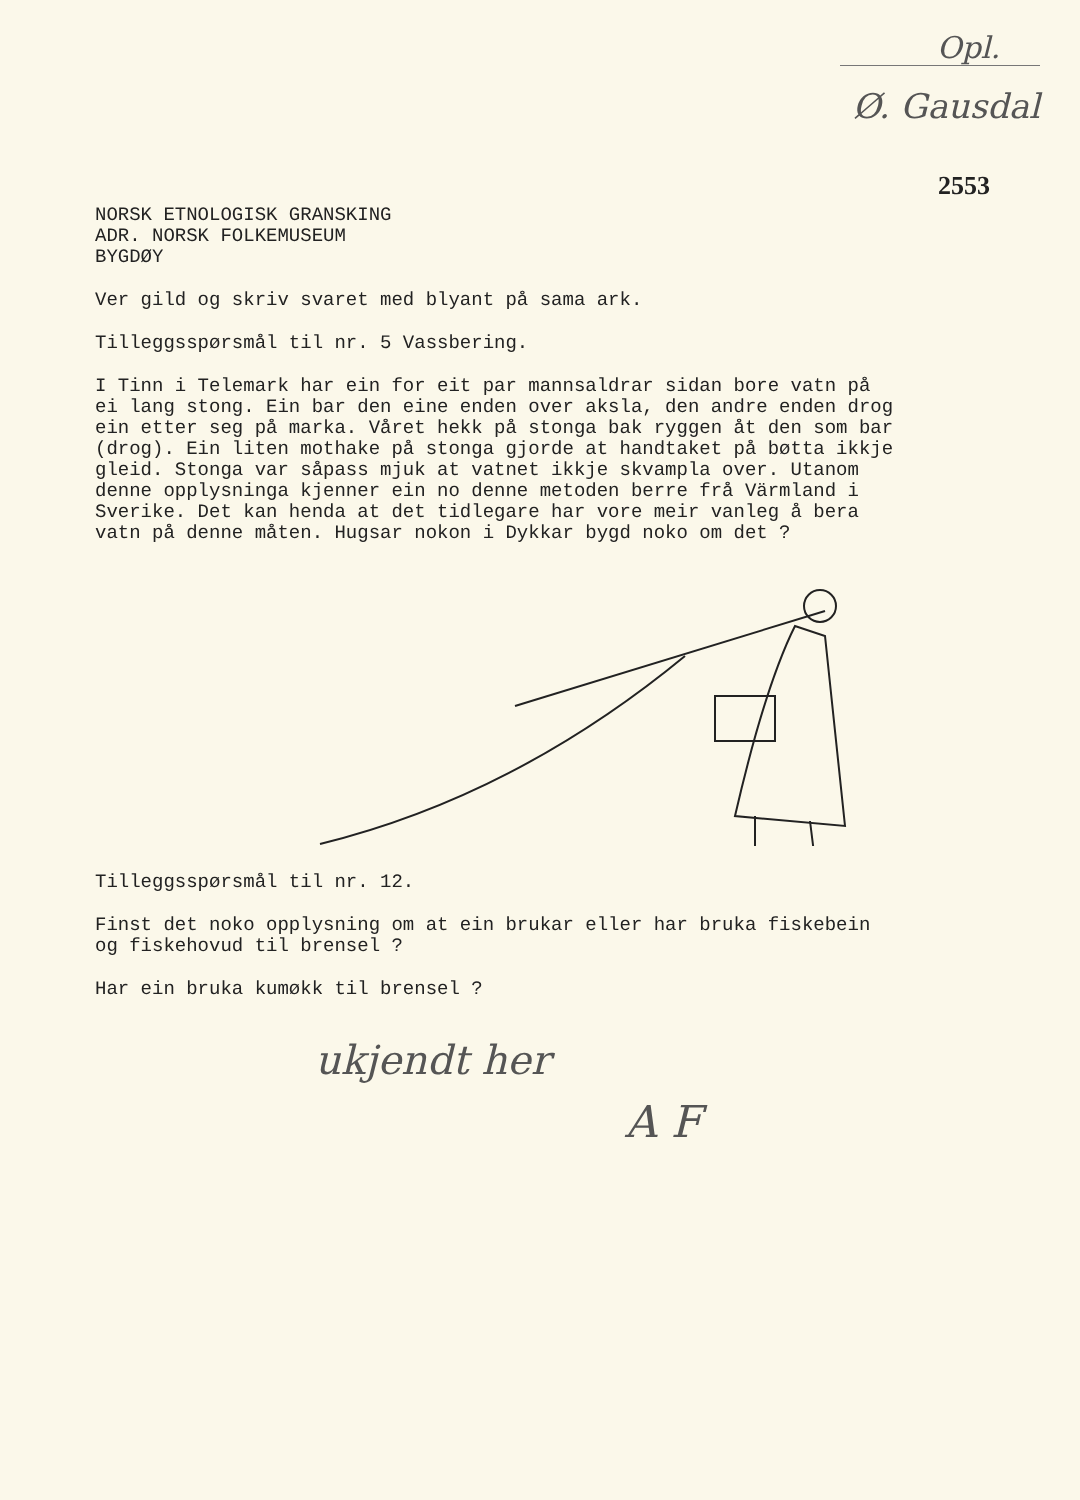Opl.
Ø. Gausdal
2553
NORSK ETNOLOGISK GRANSKING
ADR. NORSK FOLKEMUSEUM
BYGDØY
Ver gild og skriv svaret med blyant på sama ark.
Tilleggsspørsmål til nr. 5 Vassbering.
I Tinn i Telemark har ein for eit par mannsaldrar sidan bore vatn på ei lang stong. Ein bar den eine enden over aksla, den andre enden drog ein etter seg på marka. Våret hekk på stonga bak ryggen åt den som bar (drog). Ein liten mothake på stonga gjorde at handtaket på bøtta ikkje gleid. Stonga var såpass mjuk at vatnet ikkje skvampla over. Utanom denne opplysninga kjenner ein no denne metoden berre frå Värmland i Sverike. Det kan henda at det tidlegare har vore meir vanleg å bera vatn på denne måten. Hugsar nokon i Dykkar bygd noko om det ?
Tilleggsspørsmål til nr. 12.
Finst det noko opplysning om at ein brukar eller har bruka fiskebein og fiskehovud til brensel ?
Har ein bruka kumøkk til brensel ?
ukjendt her
A F